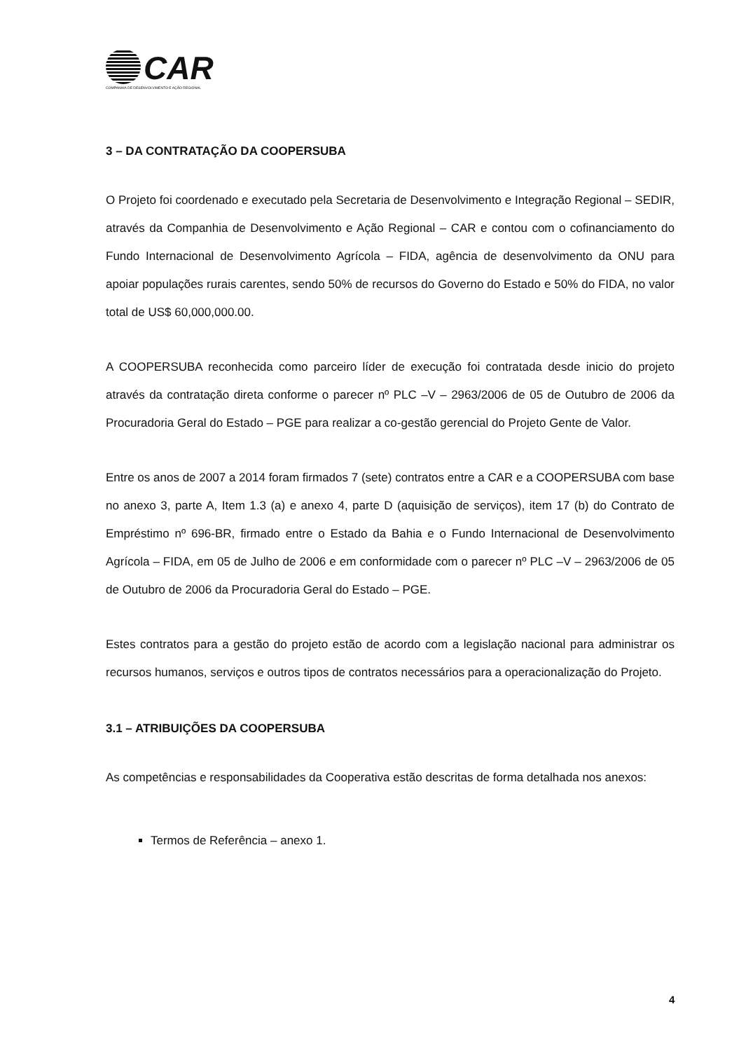CAR
COMPANHIA DE DESENVOLVIMENTO E AÇÃO REGIONAL
3 – DA CONTRATAÇÃO DA COOPERSUBA
O Projeto foi coordenado e executado pela Secretaria de Desenvolvimento e Integração Regional – SEDIR, através da Companhia de Desenvolvimento e Ação Regional – CAR e contou com o cofinanciamento do Fundo Internacional de Desenvolvimento Agrícola – FIDA, agência de desenvolvimento da ONU para apoiar populações rurais carentes, sendo 50% de recursos do Governo do Estado e 50% do FIDA, no valor total de US$ 60,000,000.00.
A COOPERSUBA reconhecida como parceiro líder de execução foi contratada desde inicio do projeto através da contratação direta conforme o parecer nº PLC –V – 2963/2006 de 05 de Outubro de 2006 da Procuradoria Geral do Estado – PGE para realizar a co-gestão gerencial do Projeto Gente de Valor.
Entre os anos de 2007 a 2014 foram firmados 7 (sete) contratos entre a CAR e a COOPERSUBA com base no anexo 3, parte A, Item 1.3 (a) e anexo 4, parte D (aquisição de serviços), item 17 (b) do Contrato de Empréstimo nº 696-BR, firmado entre o Estado da Bahia e o Fundo Internacional de Desenvolvimento Agrícola – FIDA, em 05 de Julho de 2006 e em conformidade com o parecer nº PLC –V – 2963/2006 de 05 de Outubro de 2006 da Procuradoria Geral do Estado – PGE.
Estes contratos para a gestão do projeto estão de acordo com a legislação nacional para administrar os recursos humanos, serviços e outros tipos de contratos necessários para a operacionalização do Projeto.
3.1 – ATRIBUIÇÕES DA COOPERSUBA
As competências e responsabilidades da Cooperativa estão descritas de forma detalhada nos anexos:
Termos de Referência – anexo 1.
4